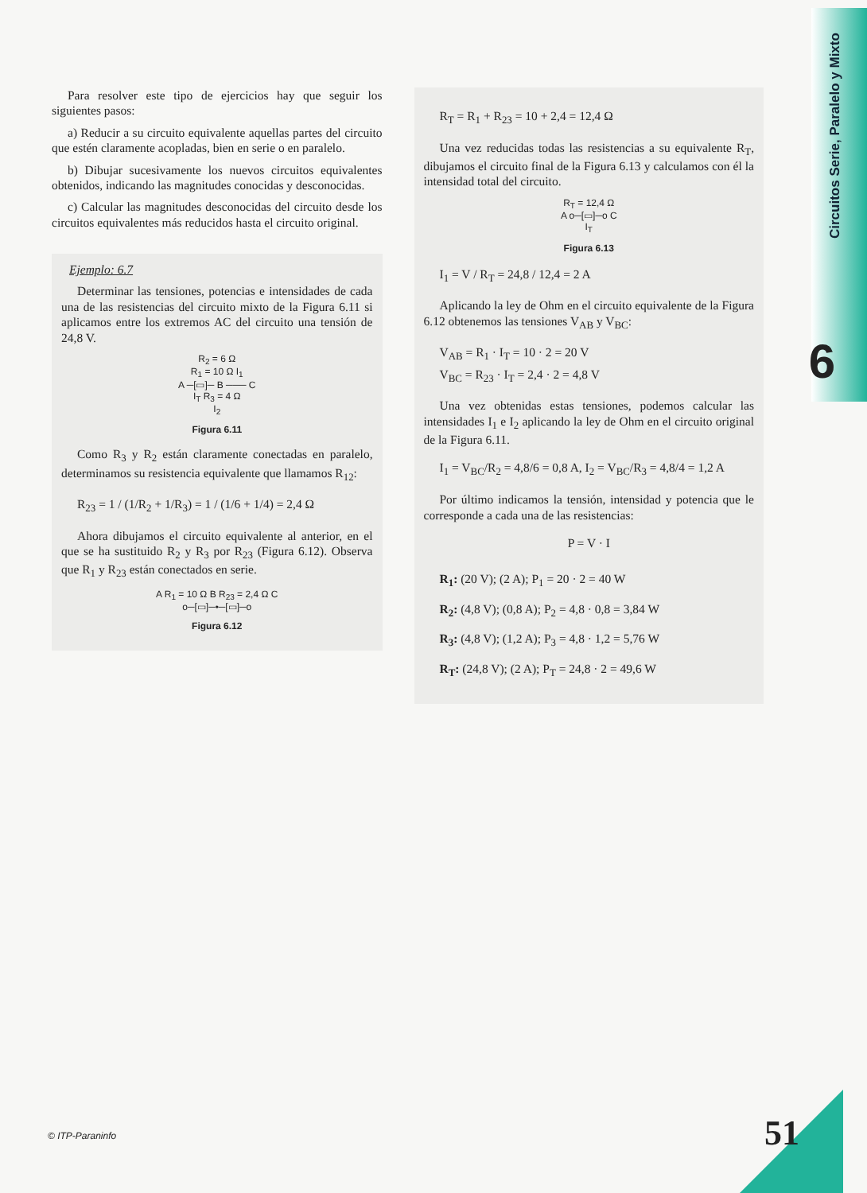Circuitos Serie, Paralelo y Mixto
6
Para resolver este tipo de ejercicios hay que seguir los siguientes pasos:
a) Reducir a su circuito equivalente aquellas partes del circuito que estén claramente acopladas, bien en serie o en paralelo.
b) Dibujar sucesivamente los nuevos circuitos equivalentes obtenidos, indicando las magnitudes conocidas y desconocidas.
c) Calcular las magnitudes desconocidas del circuito desde los circuitos equivalentes más reducidos hasta el circuito original.
Ejemplo: 6.7
Determinar las tensiones, potencias e intensidades de cada una de las resistencias del circuito mixto de la Figura 6.11 si aplicamos entre los extremos AC del circuito una tensión de 24,8 V.
R<sub>2</sub> = 6 Ω
R<sub>1</sub> = 10 Ω I<sub>1</sub>
A ─[▭]─ B ─── C
I<sub>T</sub> R<sub>3</sub> = 4 Ω
I<sub>2</sub>
Figura 6.11
Como R<sub>3</sub> y R<sub>2</sub> están claramente conectadas en paralelo, determinamos su resistencia equivalente que llamamos R<sub>12</sub>:
R<sub>23</sub> = 1 / (1/R<sub>2</sub> + 1/R<sub>3</sub>) = 1 / (1/6 + 1/4) = 2,4 Ω
Ahora dibujamos el circuito equivalente al anterior, en el que se ha sustituido R<sub>2</sub> y R<sub>3</sub> por R<sub>23</sub> (Figura 6.12). Observa que R<sub>1</sub> y R<sub>23</sub> están conectados en serie.
A R<sub>1</sub> = 10 Ω B R<sub>23</sub> = 2,4 Ω C
o─[▭]─•─[▭]─o
Figura 6.12
R<sub>T</sub> = R<sub>1</sub> + R<sub>23</sub> = 10 + 2,4 = 12,4 Ω
Una vez reducidas todas las resistencias a su equivalente R<sub>T</sub>, dibujamos el circuito final de la Figura 6.13 y calculamos con él la intensidad total del circuito.
R<sub>T</sub> = 12,4 Ω
A o─[▭]─o C
I<sub>T</sub>
Figura 6.13
I<sub>1</sub> = V / R<sub>T</sub> = 24,8 / 12,4 = 2 A
Aplicando la ley de Ohm en el circuito equivalente de la Figura 6.12 obtenemos las tensiones V<sub>AB</sub> y V<sub>BC</sub>:
V<sub>AB</sub> = R<sub>1</sub> · I<sub>T</sub> = 10 · 2 = 20 V
V<sub>BC</sub> = R<sub>23</sub> · I<sub>T</sub> = 2,4 · 2 = 4,8 V
Una vez obtenidas estas tensiones, podemos calcular las intensidades I<sub>1</sub> e I<sub>2</sub> aplicando la ley de Ohm en el circuito original de la Figura 6.11.
I<sub>1</sub> = V<sub>BC</sub>/R<sub>2</sub> = 4,8/6 = 0,8 A, I<sub>2</sub> = V<sub>BC</sub>/R<sub>3</sub> = 4,8/4 = 1,2 A
Por último indicamos la tensión, intensidad y potencia que le corresponde a cada una de las resistencias:
P = V · I
R<sub>1</sub>: (20 V); (2 A); P<sub>1</sub> = 20 · 2 = 40 W
R<sub>2</sub>: (4,8 V); (0,8 A); P<sub>2</sub> = 4,8 · 0,8 = 3,84 W
R<sub>3</sub>: (4,8 V); (1,2 A); P<sub>3</sub> = 4,8 · 1,2 = 5,76 W
R<sub>T</sub>: (24,8 V); (2 A); P<sub>T</sub> = 24,8 · 2 = 49,6 W
© ITP-Paraninfo 51